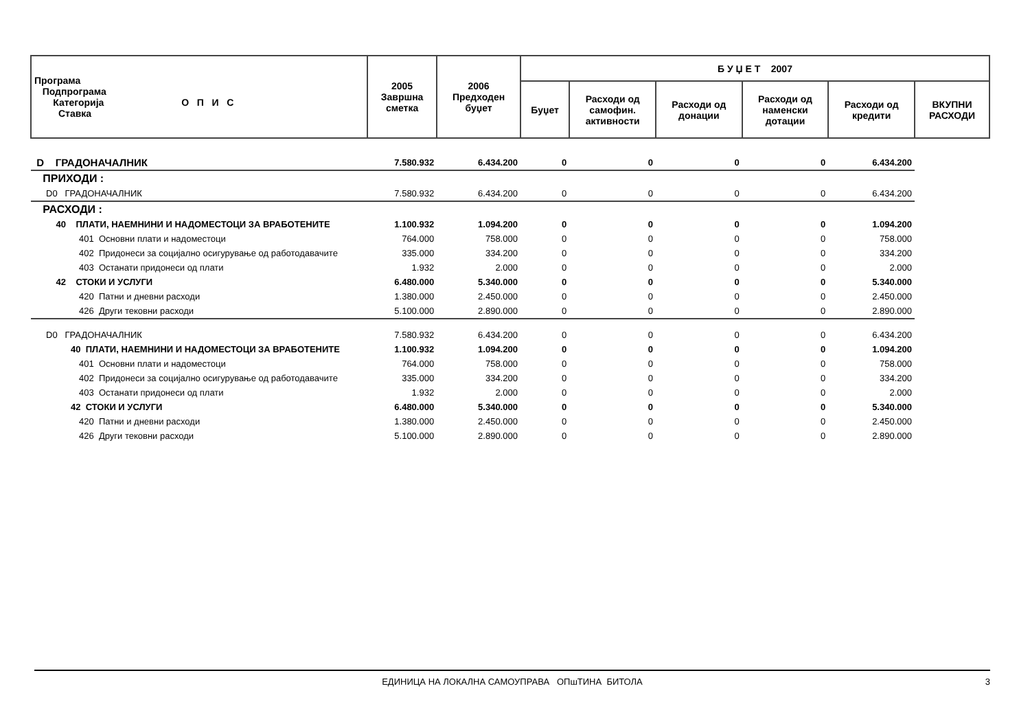| Програма Подпрограма Категорија О П И С Ставка | 2005 Завршна сметка | 2006 Предходен буџет | Б У Џ Е Т 2007 | | | | | |
| --- | --- | --- | --- | --- | --- | --- | --- | --- |
| | | | Буџет | Расходи од самофин. активности | Расходи од донации | Расходи од наменски дотации | Расходи од кредити | ВКУПНИ РАСХОДИ |
| D ГРАДОНАЧАЛНИК | 7.580.932 | 6.434.200 | 0 | 0 | 0 | 0 | 6.434.200 | |
| ПРИХОДИ : | | | | | | | | |
| D0 ГРАДОНАЧАЛНИК | 7.580.932 | 6.434.200 | 0 | 0 | 0 | 0 | 6.434.200 | |
| РАСХОДИ : | | | | | | | | |
| 40 ПЛАТИ, НАЕМНИНИ И НАДОМЕСТОЦИ ЗА ВРАБОТЕНИТЕ | 1.100.932 | 1.094.200 | 0 | 0 | 0 | 0 | 1.094.200 | |
| 401 Основни плати и надоместоци | 764.000 | 758.000 | 0 | 0 | 0 | 0 | 758.000 | |
| 402 Придонеси за социјално осигурување од работодавачите | 335.000 | 334.200 | 0 | 0 | 0 | 0 | 334.200 | |
| 403 Останати придонеси од плати | 1.932 | 2.000 | 0 | 0 | 0 | 0 | 2.000 | |
| 42 СТОКИ И УСЛУГИ | 6.480.000 | 5.340.000 | 0 | 0 | 0 | 0 | 5.340.000 | |
| 420 Патни и дневни расходи | 1.380.000 | 2.450.000 | 0 | 0 | 0 | 0 | 2.450.000 | |
| 426 Други тековни расходи | 5.100.000 | 2.890.000 | 0 | 0 | 0 | 0 | 2.890.000 | |
| D0 ГРАДОНАЧАЛНИК | 7.580.932 | 6.434.200 | 0 | 0 | 0 | 0 | 6.434.200 | |
| 40 ПЛАТИ, НАЕМНИНИ И НАДОМЕСТОЦИ ЗА ВРАБОТЕНИТЕ | 1.100.932 | 1.094.200 | 0 | 0 | 0 | 0 | 1.094.200 | |
| 401 Основни плати и надоместоци | 764.000 | 758.000 | 0 | 0 | 0 | 0 | 758.000 | |
| 402 Придонеси за социјално осигурување од работодавачите | 335.000 | 334.200 | 0 | 0 | 0 | 0 | 334.200 | |
| 403 Останати придонеси од плати | 1.932 | 2.000 | 0 | 0 | 0 | 0 | 2.000 | |
| 42 СТОКИ И УСЛУГИ | 6.480.000 | 5.340.000 | 0 | 0 | 0 | 0 | 5.340.000 | |
| 420 Патни и дневни расходи | 1.380.000 | 2.450.000 | 0 | 0 | 0 | 0 | 2.450.000 | |
| 426 Други тековни расходи | 5.100.000 | 2.890.000 | 0 | 0 | 0 | 0 | 2.890.000 | |
ЕДИНИЦА НА ЛОКАЛНА САМОУПРАВА ОПшТИНА БИТОЛА 3